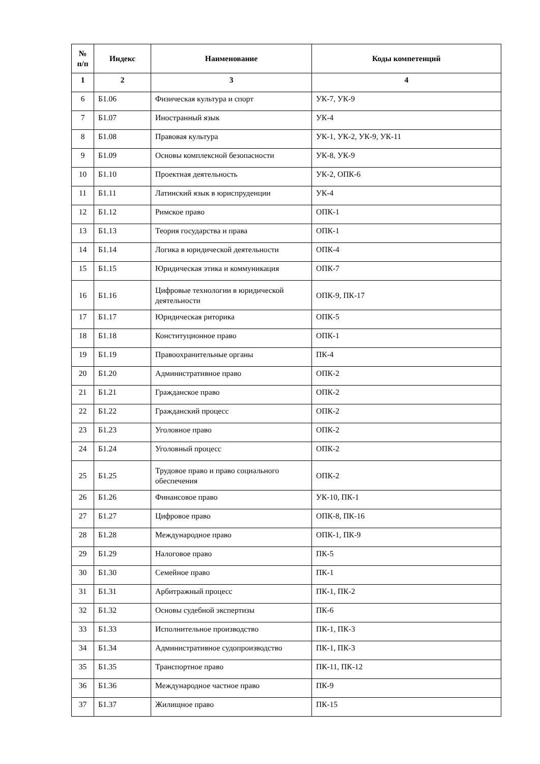| № п/п | Индекс | Наименование | Коды компетенций |
| --- | --- | --- | --- |
| 1 | 2 | 3 | 4 |
| 6 | Б1.06 | Физическая культура и спорт | УК-7, УК-9 |
| 7 | Б1.07 | Иностранный язык | УК-4 |
| 8 | Б1.08 | Правовая культура | УК-1, УК-2, УК-9, УК-11 |
| 9 | Б1.09 | Основы комплексной безопасности | УК-8, УК-9 |
| 10 | Б1.10 | Проектная деятельность | УК-2, ОПК-6 |
| 11 | Б1.11 | Латинский язык в юриспруденции | УК-4 |
| 12 | Б1.12 | Римское право | ОПК-1 |
| 13 | Б1.13 | Теория государства и права | ОПК-1 |
| 14 | Б1.14 | Логика в юридической деятельности | ОПК-4 |
| 15 | Б1.15 | Юридическая этика и коммуникация | ОПК-7 |
| 16 | Б1.16 | Цифровые технологии в юридической деятельности | ОПК-9, ПК-17 |
| 17 | Б1.17 | Юридическая риторика | ОПК-5 |
| 18 | Б1.18 | Конституционное право | ОПК-1 |
| 19 | Б1.19 | Правоохранительные органы | ПК-4 |
| 20 | Б1.20 | Административное право | ОПК-2 |
| 21 | Б1.21 | Гражданское право | ОПК-2 |
| 22 | Б1.22 | Гражданский процесс | ОПК-2 |
| 23 | Б1.23 | Уголовное право | ОПК-2 |
| 24 | Б1.24 | Уголовный процесс | ОПК-2 |
| 25 | Б1.25 | Трудовое право и право социального обеспечения | ОПК-2 |
| 26 | Б1.26 | Финансовое право | УК-10, ПК-1 |
| 27 | Б1.27 | Цифровое право | ОПК-8, ПК-16 |
| 28 | Б1.28 | Международное право | ОПК-1, ПК-9 |
| 29 | Б1.29 | Налоговое право | ПК-5 |
| 30 | Б1.30 | Семейное право | ПК-1 |
| 31 | Б1.31 | Арбитражный процесс | ПК-1, ПК-2 |
| 32 | Б1.32 | Основы судебной экспертизы | ПК-6 |
| 33 | Б1.33 | Исполнительное производство | ПК-1, ПК-3 |
| 34 | Б1.34 | Административное судопроизводство | ПК-1, ПК-3 |
| 35 | Б1.35 | Транспортное право | ПК-11, ПК-12 |
| 36 | Б1.36 | Международное частное право | ПК-9 |
| 37 | Б1.37 | Жилищное право | ПК-15 |